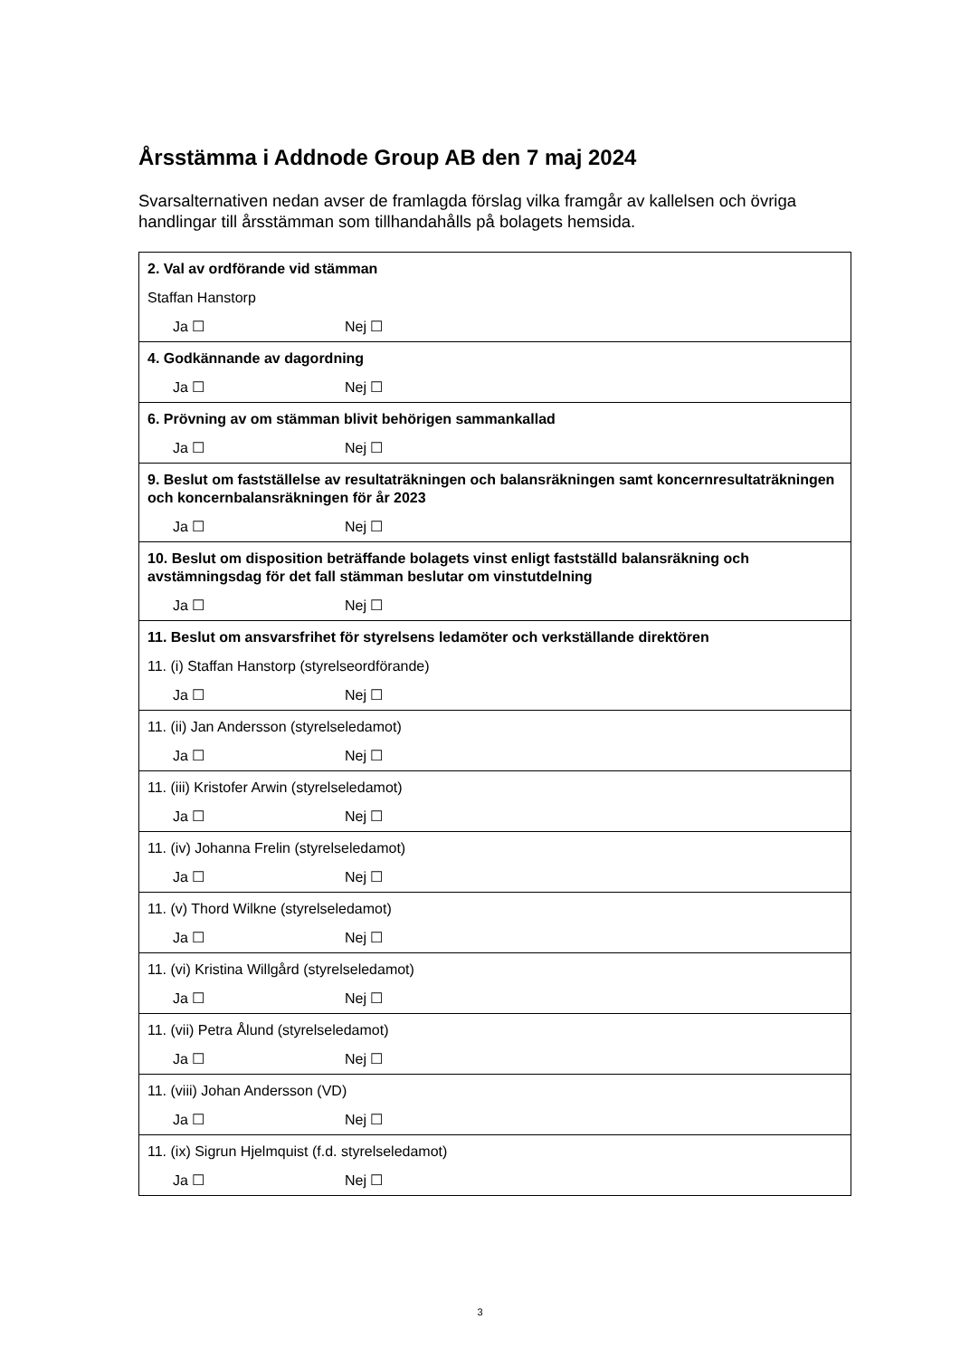Årsstämma i Addnode Group AB den 7 maj 2024
Svarsalternativen nedan avser de framlagda förslag vilka framgår av kallelsen och övriga handlingar till årsstämman som tillhandahålls på bolagets hemsida.
| 2. Val av ordförande vid stämman Staffan Hanstorp Ja ☐ Nej ☐ |
| 4. Godkännande av dagordning Ja ☐ Nej ☐ |
| 6. Prövning av om stämman blivit behörigen sammankallad Ja ☐ Nej ☐ |
| 9. Beslut om fastställelse av resultaträkningen och balansräkningen samt koncernresultaträkningen och koncernbalansräkningen för år 2023 Ja ☐ Nej ☐ |
| 10. Beslut om disposition beträffande bolagets vinst enligt fastställd balansräkning och avstämningsdag för det fall stämman beslutar om vinstutdelning Ja ☐ Nej ☐ |
| 11. Beslut om ansvarsfrihet för styrelsens ledamöter och verkställande direktören 11. (i) Staffan Hanstorp (styrelseordförande) Ja ☐ Nej ☐ |
| 11. (ii) Jan Andersson (styrelseledamot) Ja ☐ Nej ☐ |
| 11. (iii) Kristofer Arwin (styrelseledamot) Ja ☐ Nej ☐ |
| 11. (iv) Johanna Frelin (styrelseledamot) Ja ☐ Nej ☐ |
| 11. (v) Thord Wilkne (styrelseledamot) Ja ☐ Nej ☐ |
| 11. (vi) Kristina Willgård (styrelseledamot) Ja ☐ Nej ☐ |
| 11. (vii) Petra Ålund (styrelseledamot) Ja ☐ Nej ☐ |
| 11. (viii) Johan Andersson (VD) Ja ☐ Nej ☐ |
| 11. (ix) Sigrun Hjelmquist (f.d. styrelseledamot) Ja ☐ Nej ☐ |
3